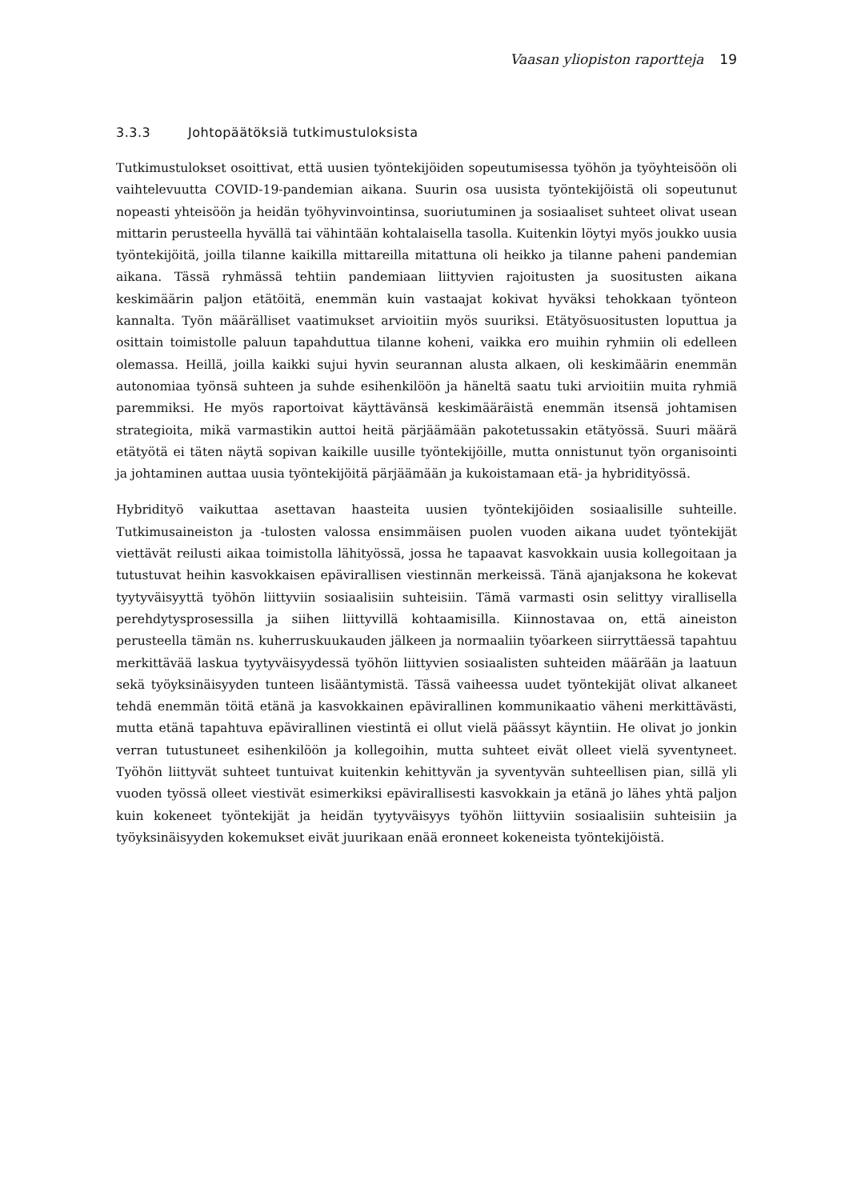Vaasan yliopiston raportteja 19
3.3.3 Johtopäätöksiä tutkimustuloksista
Tutkimustulokset osoittivat, että uusien työntekijöiden sopeutumisessa työhön ja työyhteisöön oli vaihtelevuutta COVID-19-pandemian aikana. Suurin osa uusista työntekijöistä oli sopeutunut nopeasti yhteisöön ja heidän työhyvinvointinsa, suoriutuminen ja sosiaaliset suhteet olivat usean mittarin perusteella hyvällä tai vähintään kohtalaisella tasolla. Kuitenkin löytyi myös joukko uusia työntekijöitä, joilla tilanne kaikilla mittareilla mitattuna oli heikko ja tilanne paheni pandemian aikana. Tässä ryhmässä tehtiin pandemiaan liittyvien rajoitusten ja suositusten aikana keskimäärin paljon etätöitä, enemmän kuin vastaajat kokivat hyväksi tehokkaan työnteon kannalta. Työn määrälliset vaatimukset arvioitiin myös suuriksi. Etätyösuositusten loputtua ja osittain toimistolle paluun tapahduttua tilanne koheni, vaikka ero muihin ryhmiin oli edelleen olemassa. Heillä, joilla kaikki sujui hyvin seurannan alusta alkaen, oli keskimäärin enemmän autonomiaa työnsä suhteen ja suhde esihenkilöön ja häneltä saatu tuki arvioitiin muita ryhmiä paremmiksi. He myös raportoivat käyttävänsä keskimääräistä enemmän itsensä johtamisen strategioita, mikä varmastikin auttoi heitä pärjäämään pakotetussakin etätyössä. Suuri määrä etätyötä ei täten näytä sopivan kaikille uusille työntekijöille, mutta onnistunut työn organisointi ja johtaminen auttaa uusia työntekijöitä pärjäämään ja kukoistamaan etä- ja hybridityössä.
Hybridityö vaikuttaa asettavan haasteita uusien työntekijöiden sosiaalisille suhteille. Tutkimusaineiston ja -tulosten valossa ensimmäisen puolen vuoden aikana uudet työntekijät viettävät reilusti aikaa toimistolla lähityössä, jossa he tapaavat kasvokkain uusia kollegoitaan ja tutustuvat heihin kasvokkaisen epävirallisen viestinnän merkeissä. Tänä ajanjaksona he kokevat tyytyväisyyttä työhön liittyviin sosiaalisiin suhteisiin. Tämä varmasti osin selittyy virallisella perehdytysprosessilla ja siihen liittyvillä kohtaamisilla. Kiinnostavaa on, että aineiston perusteella tämän ns. kuherruskuukauden jälkeen ja normaaliin työarkeen siirryttäessä tapahtuu merkittävää laskua tyytyväisyydessä työhön liittyvien sosiaalisten suhteiden määrään ja laatuun sekä työyksinäisyyden tunteen lisääntymistä. Tässä vaiheessa uudet työntekijät olivat alkaneet tehdä enemmän töitä etänä ja kasvokkainen epävirallinen kommunikaatio väheni merkittävästi, mutta etänä tapahtuva epävirallinen viestintä ei ollut vielä päässyt käyntiin. He olivat jo jonkin verran tutustuneet esihenkilöön ja kollegoihin, mutta suhteet eivät olleet vielä syventyneet. Työhön liittyvät suhteet tuntuivat kuitenkin kehittyvän ja syventyvän suhteellisen pian, sillä yli vuoden työssä olleet viestivät esimerkiksi epävirallisesti kasvokkain ja etänä jo lähes yhtä paljon kuin kokeneet työntekijät ja heidän tyytyväisyys työhön liittyviin sosiaalisiin suhteisiin ja työyksinäisyyden kokemukset eivät juurikaan enää eronneet kokeneista työntekijöistä.